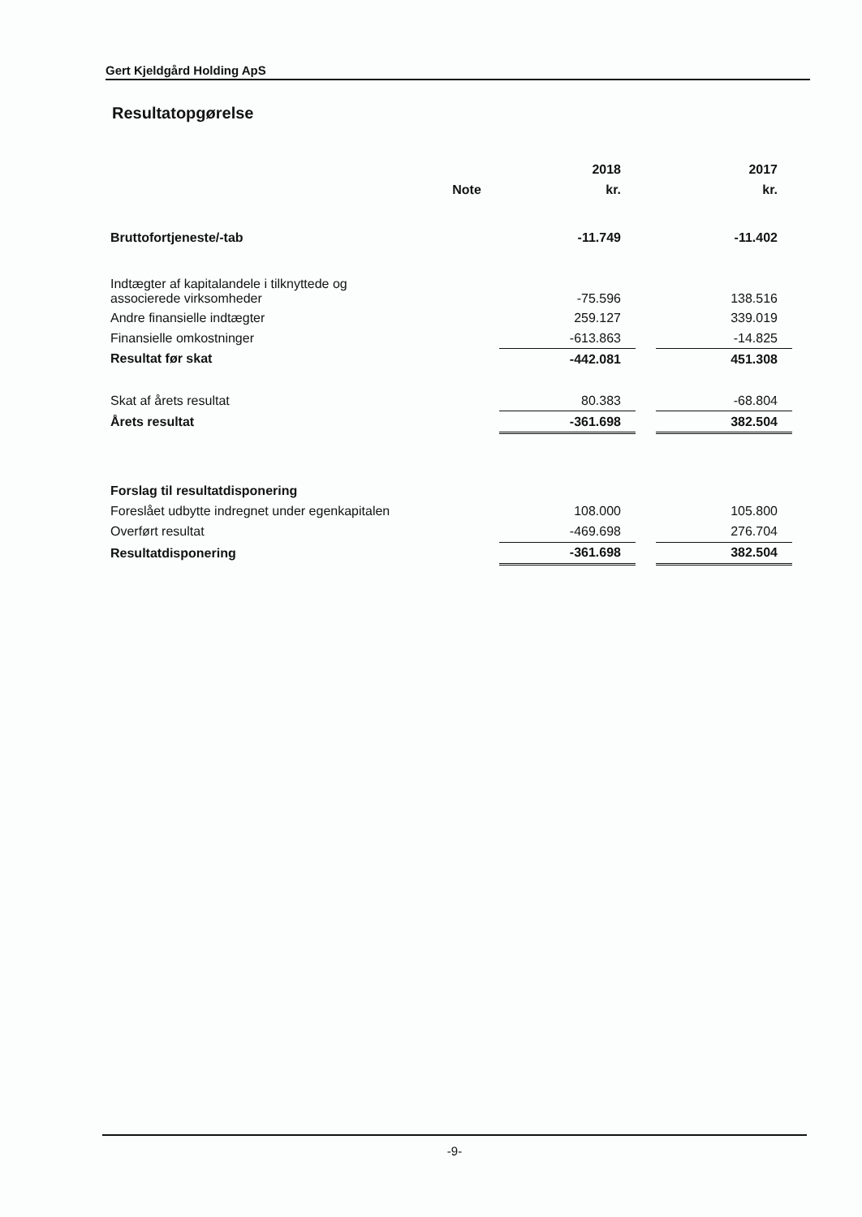Gert Kjeldgård Holding ApS
Resultatopgørelse
| | | 2018 | | 2017 |
| --- | --- | --- | --- | --- |
| | Note | kr. | | kr. |
| Bruttofortjeneste/-tab | | -11.749 | | -11.402 |
| Indtægter af kapitalandele i tilknyttede og associerede virksomheder | | -75.596 | | 138.516 |
| Andre finansielle indtægter | | 259.127 | | 339.019 |
| Finansielle omkostninger | | -613.863 | | -14.825 |
| Resultat før skat | | -442.081 | | 451.308 |
| Skat af årets resultat | | 80.383 | | -68.804 |
| Årets resultat | | -361.698 | | 382.504 |
| Forslag til resultatdisponering | | | | |
| Foreslået udbytte indregnet under egenkapitalen | | 108.000 | | 105.800 |
| Overført resultat | | -469.698 | | 276.704 |
| Resultatdisponering | | -361.698 | | 382.504 |
-9-